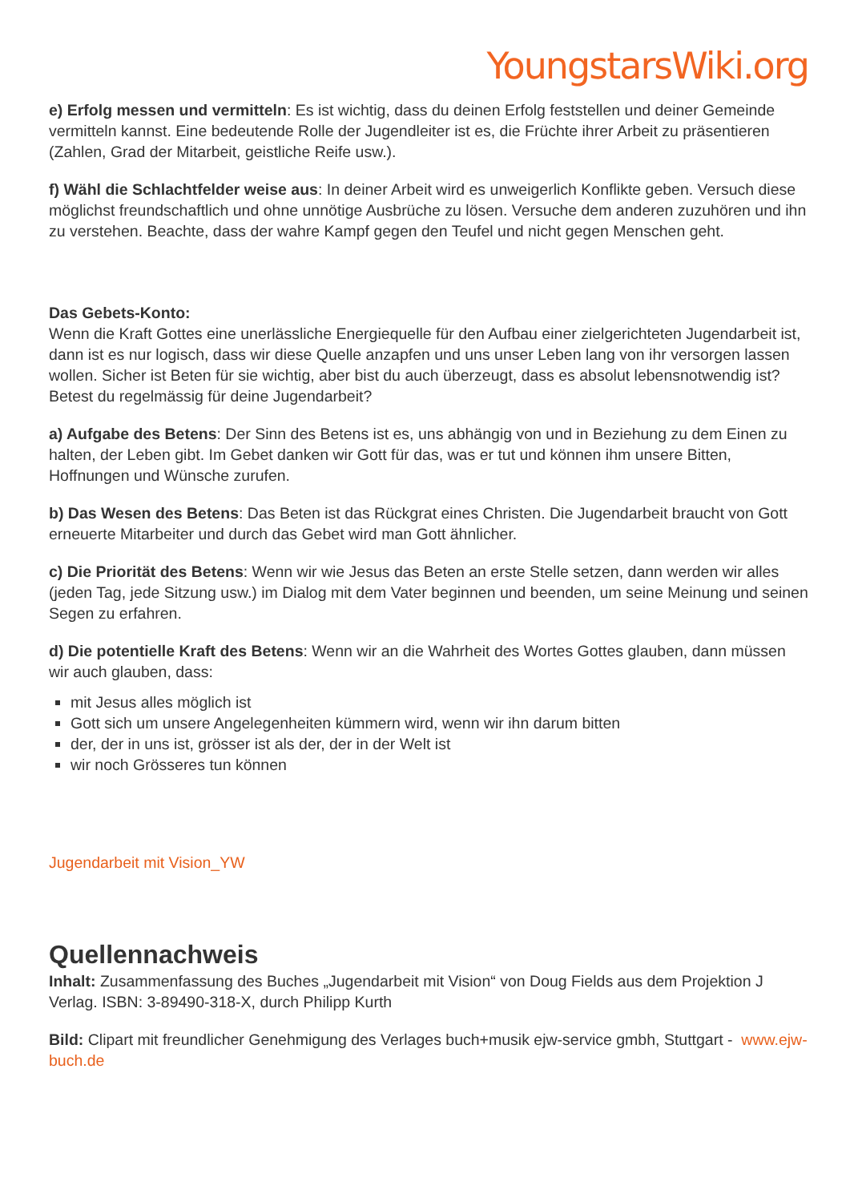YoungstarsWiki.org
e) Erfolg messen und vermitteln: Es ist wichtig, dass du deinen Erfolg feststellen und deiner Gemeinde vermitteln kannst. Eine bedeutende Rolle der Jugendleiter ist es, die Früchte ihrer Arbeit zu präsentieren (Zahlen, Grad der Mitarbeit, geistliche Reife usw.).
f) Wähl die Schlachtfelder weise aus: In deiner Arbeit wird es unweigerlich Konflikte geben. Versuch diese möglichst freundschaftlich und ohne unnötige Ausbrüche zu lösen. Versuche dem anderen zuzuhören und ihn zu verstehen. Beachte, dass der wahre Kampf gegen den Teufel und nicht gegen Menschen geht.
Das Gebets-Konto:
Wenn die Kraft Gottes eine unerlässliche Energiequelle für den Aufbau einer zielgerichteten Jugendarbeit ist, dann ist es nur logisch, dass wir diese Quelle anzapfen und uns unser Leben lang von ihr versorgen lassen wollen. Sicher ist Beten für sie wichtig, aber bist du auch überzeugt, dass es absolut lebensnotwendig ist? Betest du regelmässig für deine Jugendarbeit?
a) Aufgabe des Betens: Der Sinn des Betens ist es, uns abhängig von und in Beziehung zu dem Einen zu halten, der Leben gibt. Im Gebet danken wir Gott für das, was er tut und können ihm unsere Bitten, Hoffnungen und Wünsche zurufen.
b) Das Wesen des Betens: Das Beten ist das Rückgrat eines Christen. Die Jugendarbeit braucht von Gott erneuerte Mitarbeiter und durch das Gebet wird man Gott ähnlicher.
c) Die Priorität des Betens: Wenn wir wie Jesus das Beten an erste Stelle setzen, dann werden wir alles (jeden Tag, jede Sitzung usw.) im Dialog mit dem Vater beginnen und beenden, um seine Meinung und seinen Segen zu erfahren.
d) Die potentielle Kraft des Betens: Wenn wir an die Wahrheit des Wortes Gottes glauben, dann müssen wir auch glauben, dass:
mit Jesus alles möglich ist
Gott sich um unsere Angelegenheiten kümmern wird, wenn wir ihn darum bitten
der, der in uns ist, grösser ist als der, der in der Welt ist
wir noch Grösseres tun können
Jugendarbeit mit Vision_YW
Quellennachweis
Inhalt: Zusammenfassung des Buches „Jugendarbeit mit Vision“ von Doug Fields aus dem Projektion J Verlag. ISBN: 3-89490-318-X, durch Philipp Kurth
Bild: Clipart mit freundlicher Genehmigung des Verlages buch+musik ejw-service gmbh, Stuttgart - www.ejw-buch.de